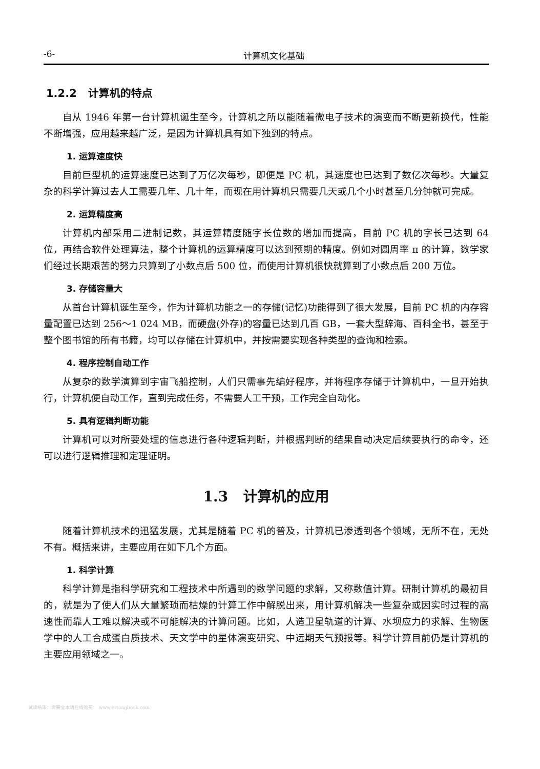-6- 计算机文化基础
1.2.2 计算机的特点
自从 1946 年第一台计算机诞生至今，计算机之所以能随着微电子技术的演变而不断更新换代，性能不断增强，应用越来越广泛，是因为计算机具有如下独到的特点。
1. 运算速度快
目前巨型机的运算速度已达到了万亿次每秒，即便是 PC 机，其速度也已达到了数亿次每秒。大量复杂的科学计算过去人工需要几年、几十年，而现在用计算机只需要几天或几个小时甚至几分钟就可完成。
2. 运算精度高
计算机内部采用二进制记数，其运算精度随字长位数的增加而提高，目前 PC 机的字长已达到 64 位，再结合软件处理算法，整个计算机的运算精度可以达到预期的精度。例如对圆周率 π 的计算，数学家们经过长期艰苦的努力只算到了小数点后 500 位，而使用计算机很快就算到了小数点后 200 万位。
3. 存储容量大
从首台计算机诞生至今，作为计算机功能之一的存储(记忆)功能得到了很大发展，目前 PC 机的内存容量配置已达到 256～1 024 MB，而硬盘(外存)的容量已达到几百 GB，一套大型辞海、百科全书，甚至于整个图书馆的所有书籍，均可以存储在计算机中，并按需要实现各种类型的查询和检索。
4. 程序控制自动工作
从复杂的数学演算到宇宙飞船控制，人们只需事先编好程序，并将程序存储于计算机中，一旦开始执行，计算机便自动工作，直到完成任务，不需要人工干预，工作完全自动化。
5. 具有逻辑判断功能
计算机可以对所要处理的信息进行各种逻辑判断，并根据判断的结果自动决定后续要执行的命令，还可以进行逻辑推理和定理证明。
1.3 计算机的应用
随着计算机技术的迅猛发展，尤其是随着 PC 机的普及，计算机已渗透到各个领域，无所不在，无处不有。概括来讲，主要应用在如下几个方面。
1. 科学计算
科学计算是指科学研究和工程技术中所遇到的数学问题的求解，又称数值计算。研制计算机的最初目的，就是为了使人们从大量繁琐而枯燥的计算工作中解脱出来，用计算机解决一些复杂或因实时过程的高速性而靠人工难以解决或不可能解决的计算问题。比如，人造卫星轨道的计算、水坝应力的求解、生物医学中的人工合成蛋白质技术、天文学中的星体演变研究、中远期天气预报等。科学计算目前仍是计算机的主要应用领域之一。
试读结束：需要全本请在线购买： www.ertongbook.com